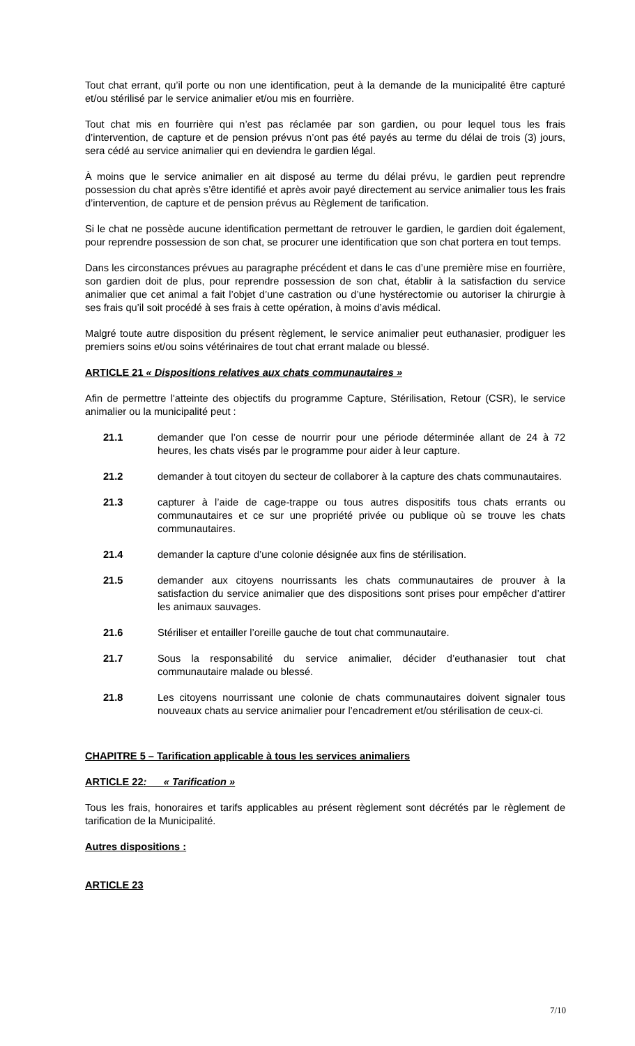Tout chat errant, qu’il porte ou non une identification, peut à la demande de la municipalité être capturé et/ou stérilisé par le service animalier et/ou mis en fourrière.
Tout chat mis en fourrière qui n’est pas réclamée par son gardien, ou pour lequel tous les frais d’intervention, de capture et de pension prévus n’ont pas été payés au terme du délai de trois (3) jours, sera cédé au service animalier qui en deviendra le gardien légal.
À moins que le service animalier en ait disposé au terme du délai prévu, le gardien peut reprendre possession du chat après s’être identifié et après avoir payé directement au service animalier tous les frais d’intervention, de capture et de pension prévus au Règlement de tarification.
Si le chat ne possède aucune identification permettant de retrouver le gardien, le gardien doit également, pour reprendre possession de son chat, se procurer une identification que son chat portera en tout temps.
Dans les circonstances prévues au paragraphe précédent et dans le cas d’une première mise en fourrière, son gardien doit de plus, pour reprendre possession de son chat, établir à la satisfaction du service animalier que cet animal a fait l’objet d’une castration ou d’une hystérectomie ou autoriser la chirurgie à ses frais qu’il soit procédé à ses frais à cette opération, à moins d’avis médical.
Malgré toute autre disposition du présent règlement, le service animalier peut euthanasier, prodiguer les premiers soins et/ou soins vétérinaires de tout chat errant malade ou blessé.
ARTICLE 21 « Dispositions relatives aux chats communautaires »
Afin de permettre l'atteinte des objectifs du programme Capture, Stérilisation, Retour (CSR), le service animalier ou la municipalité peut :
21.1 demander que l’on cesse de nourrir pour une période déterminée allant de 24 à 72 heures, les chats visés par le programme pour aider à leur capture.
21.2 demander à tout citoyen du secteur de collaborer à la capture des chats communautaires.
21.3 capturer à l’aide de cage-trappe ou tous autres dispositifs tous chats errants ou communautaires et ce sur une propriété privée ou publique où se trouve les chats communautaires.
21.4 demander la capture d’une colonie désignée aux fins de stérilisation.
21.5 demander aux citoyens nourrissants les chats communautaires de prouver à la satisfaction du service animalier que des dispositions sont prises pour empêcher d’attirer les animaux sauvages.
21.6 Stériliser et entailler l’oreille gauche de tout chat communautaire.
21.7 Sous la responsabilité du service animalier, décider d’euthanasier tout chat communautaire malade ou blessé.
21.8 Les citoyens nourrissant une colonie de chats communautaires doivent signaler tous nouveaux chats au service animalier pour l’encadrement et/ou stérilisation de ceux-ci.
CHAPITRE 5 – Tarification applicable à tous les services animaliers
ARTICLE 22: « Tarification »
Tous les frais, honoraires et tarifs applicables au présent règlement sont décrétés par le règlement de tarification de la Municipalité.
Autres dispositions :
ARTICLE 23
7/10